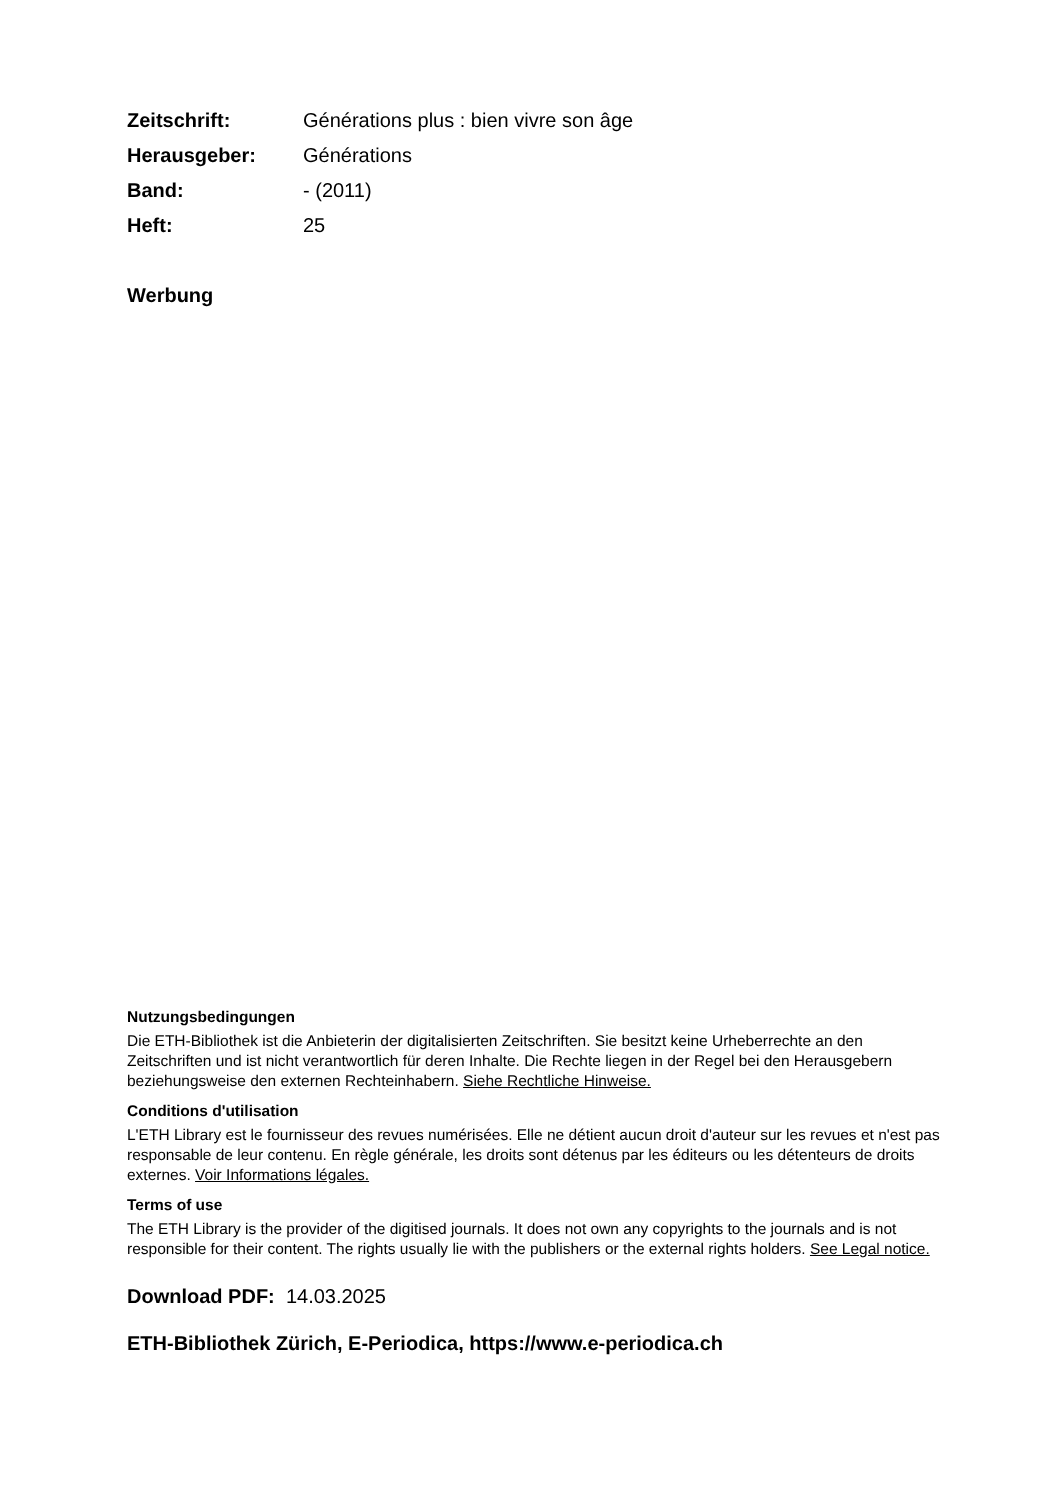| Zeitschrift: | Générations plus : bien vivre son âge |
| Herausgeber: | Générations |
| Band: | - (2011) |
| Heft: | 25 |
Werbung
Nutzungsbedingungen
Die ETH-Bibliothek ist die Anbieterin der digitalisierten Zeitschriften. Sie besitzt keine Urheberrechte an den Zeitschriften und ist nicht verantwortlich für deren Inhalte. Die Rechte liegen in der Regel bei den Herausgebern beziehungsweise den externen Rechteinhabern. Siehe Rechtliche Hinweise.
Conditions d'utilisation
L'ETH Library est le fournisseur des revues numérisées. Elle ne détient aucun droit d'auteur sur les revues et n'est pas responsable de leur contenu. En règle générale, les droits sont détenus par les éditeurs ou les détenteurs de droits externes. Voir Informations légales.
Terms of use
The ETH Library is the provider of the digitised journals. It does not own any copyrights to the journals and is not responsible for their content. The rights usually lie with the publishers or the external rights holders. See Legal notice.
Download PDF: 14.03.2025
ETH-Bibliothek Zürich, E-Periodica, https://www.e-periodica.ch